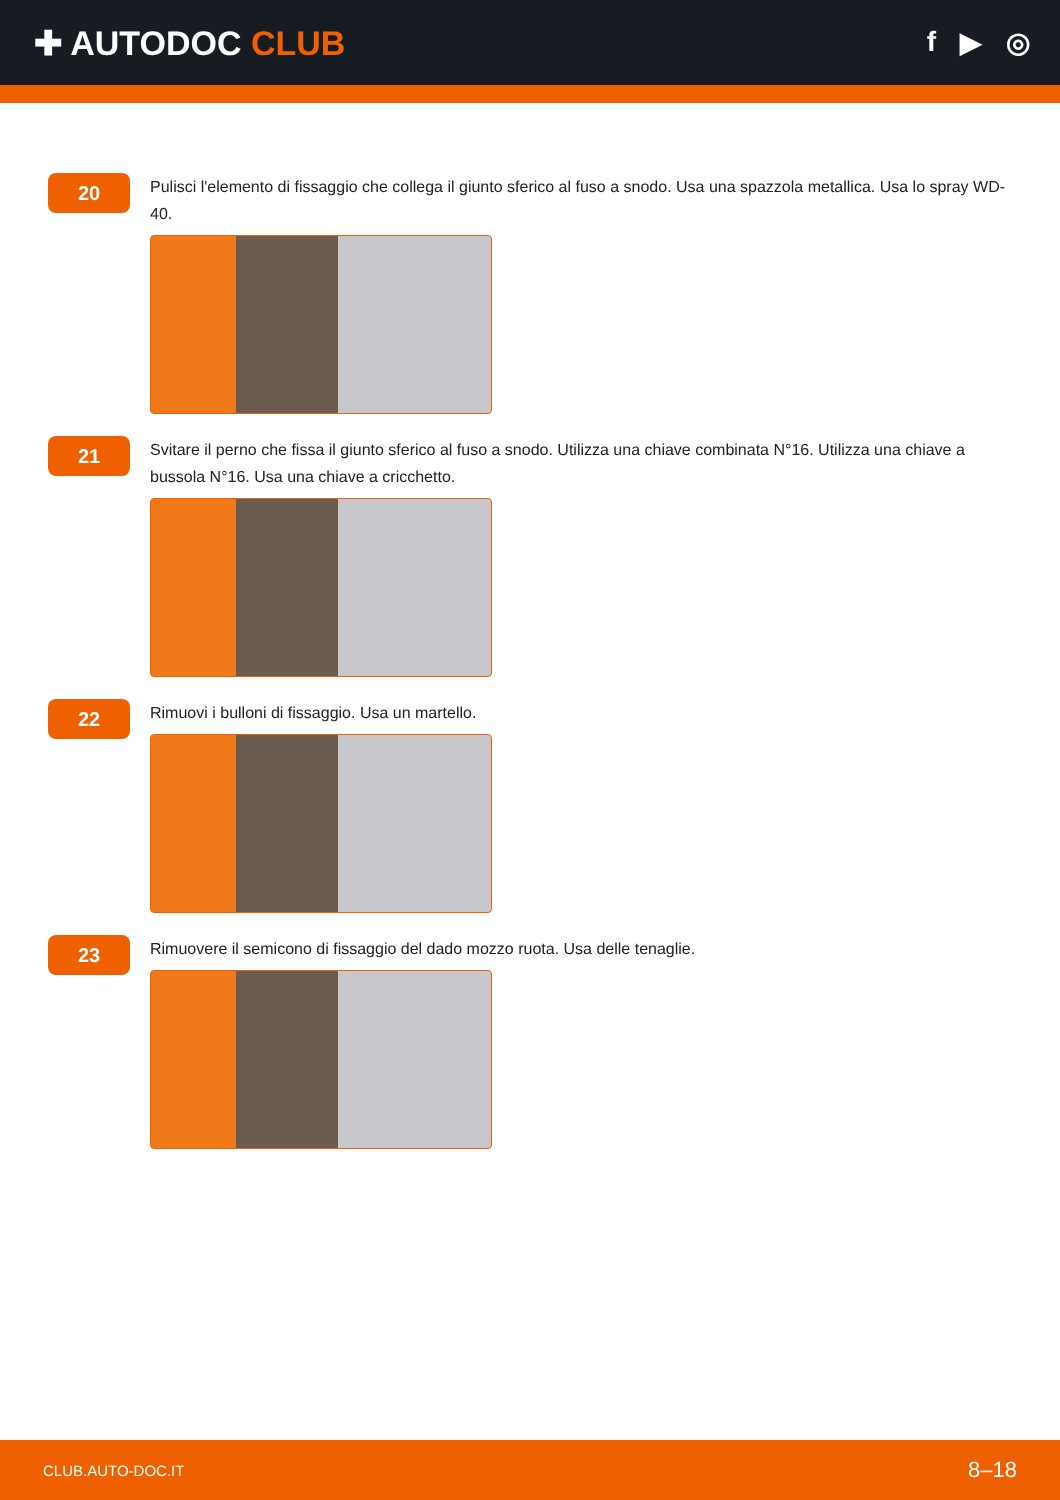✚ AUTODOC CLUB
f ▶ ◎
20
Pulisci l'elemento di fissaggio che collega il giunto sferico al fuso a snodo. Usa una spazzola metallica. Usa lo spray WD-40.
21
Svitare il perno che fissa il giunto sferico al fuso a snodo. Utilizza una chiave combinata N°16. Utilizza una chiave a bussola N°16. Usa una chiave a cricchetto.
22
Rimuovi i bulloni di fissaggio. Usa un martello.
23
Rimuovere il semicono di fissaggio del dado mozzo ruota. Usa delle tenaglie.
CLUB.AUTO-DOC.IT 8–18